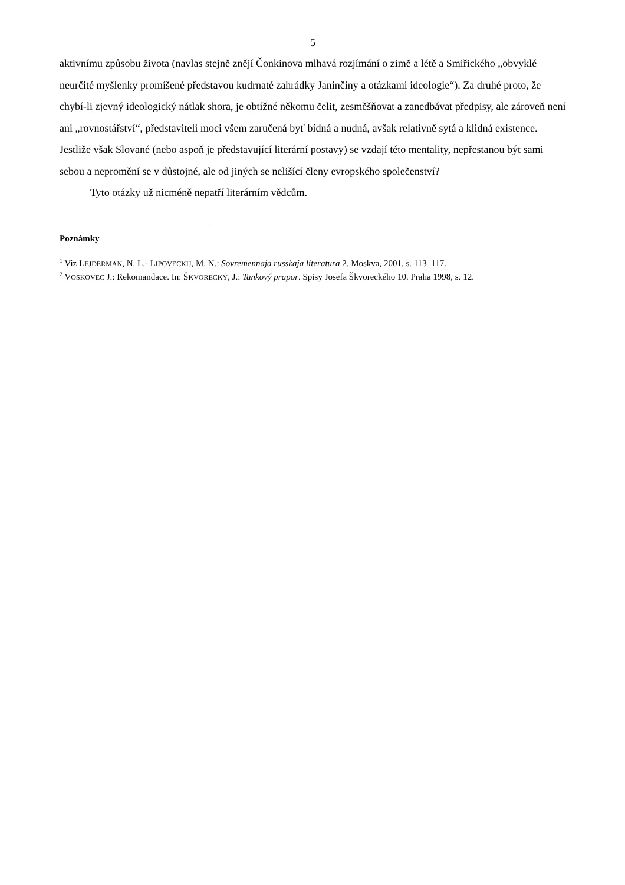5
aktivnímu způsobu života (navlas stejně znějí Čonkinova mlhavá rozjímání o zimě a létě a Smiřického „obvyklé neurčité myšlenky promíšené představou kudrnaté zahrádky Janinčiny a otázkami ideologie“). Za druhé proto, že chybí-li zjevný ideologický nátlak shora, je obtížné někomu čelit, zesměšňovat a zanedbávat předpisy, ale zároveň není ani „rovnostářství“, představiteli moci všem zaručená byť bídná a nudná, avšak relativně sytá a klidná existence. Jestliže však Slované (nebo aspoň je představující literární postavy) se vzdají této mentality, nepřestanou být sami sebou a nepromění se v důstojné, ale od jiných se nelišící členy evropského společenství?
Tyto otázky už nicméně nepatří literárním vědcům.
Poznámky
<sup>1</sup> Viz LEJDERMAN, N. L.- LIPOVECKIJ, M. N.: Sovremennaja russkaja literatura 2. Moskva, 2001, s. 113–117.
<sup>2</sup> VOSKOVEC J.: Rekomandace. In: ŠKVORECKÝ, J.: Tankový prapor. Spisy Josefa Škvoreckého 10. Praha 1998, s. 12.